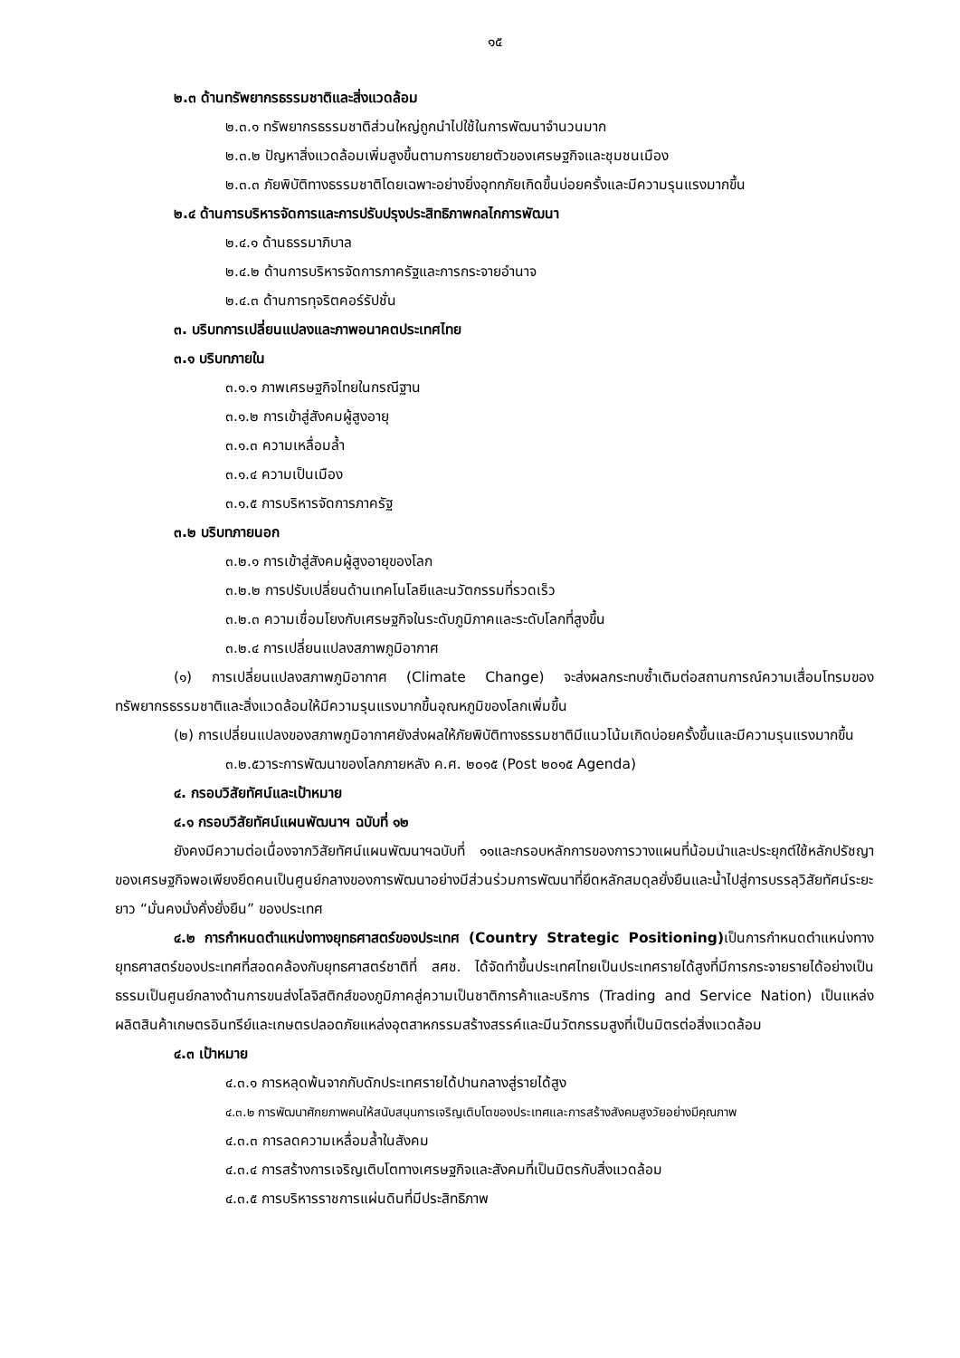๑๕
๒.๓ ด้านทรัพยากรธรรมชาติและสิ่งแวดล้อม
๒.๓.๑ ทรัพยากรธรรมชาติส่วนใหญ่ถูกนำไปใช้ในการพัฒนาจำนวนมาก
๒.๓.๒ ปัญหาสิ่งแวดล้อมเพิ่มสูงขึ้นตามการขยายตัวของเศรษฐกิจและชุมชนเมือง
๒.๓.๓ ภัยพิบัติทางธรรมชาติโดยเฉพาะอย่างยิ่งอุทกภัยเกิดขึ้นบ่อยครั้งและมีความรุนแรงมากขึ้น
๒.๔ ด้านการบริหารจัดการและการปรับปรุงประสิทธิภาพกลไกการพัฒนา
๒.๔.๑ ด้านธรรมาภิบาล
๒.๔.๒ ด้านการบริหารจัดการภาครัฐและการกระจายอำนาจ
๒.๔.๓ ด้านการทุจริตคอร์รัปชั่น
๓. บริบทการเปลี่ยนแปลงและภาพอนาคตประเทศไทย
๓.๑ บริบทภายใน
๓.๑.๑ ภาพเศรษฐกิจไทยในกรณีฐาน
๓.๑.๒ การเข้าสู่สังคมผู้สูงอายุ
๓.๑.๓ ความเหลื่อมล้ำ
๓.๑.๔ ความเป็นเมือง
๓.๑.๕ การบริหารจัดการภาครัฐ
๓.๒ บริบทภายนอก
๓.๒.๑ การเข้าสู่สังคมผู้สูงอายุของโลก
๓.๒.๒ การปรับเปลี่ยนด้านเทคโนโลยีและนวัตกรรมที่รวดเร็ว
๓.๒.๓ ความเชื่อมโยงกับเศรษฐกิจในระดับภูมิภาคและระดับโลกที่สูงขึ้น
๓.๒.๔ การเปลี่ยนแปลงสภาพภูมิอากาศ
(๑) การเปลี่ยนแปลงสภาพภูมิอากาศ (Climate Change) จะส่งผลกระทบซ้ำเติมต่อสถานการณ์ความเสื่อมโทรมของทรัพยากรธรรมชาติและสิ่งแวดล้อมให้มีความรุนแรงมากขึ้นอุณหภูมิของโลกเพิ่มขึ้น
(๒) การเปลี่ยนแปลงของสภาพภูมิอากาศยังส่งผลให้ภัยพิบัติทางธรรมชาติมีแนวโน้มเกิดบ่อยครั้งขึ้นและมีความรุนแรงมากขึ้น
๓.๒.๕วาระการพัฒนาของโลกภายหลัง ค.ศ. ๒๐๑๕ (Post ๒๐๑๕ Agenda)
๔. กรอบวิสัยทัศน์และเป้าหมาย
๔.๑ กรอบวิสัยทัศน์แผนพัฒนาฯ ฉบับที่ ๑๒
ยังคงมีความต่อเนื่องจากวิสัยทัศน์แผนพัฒนาฯฉบับที่ ๑๑และกรอบหลักการของการวางแผนที่น้อมนำและประยุกต์ใช้หลักปรัชญาของเศรษฐกิจพอเพียงยึดคนเป็นศูนย์กลางของการพัฒนาอย่างมีส่วนร่วมการพัฒนาที่ยึดหลักสมดุลยั่งยืนและน้ำไปสู่การบรรลุวิสัยทัศน์ระยะยาว “มั่นคงมั่งคั่งยั่งยืน” ของประเทศ
๔.๒ การกำหนดตำแหน่งทางยุทธศาสตร์ของประเทศ (Country Strategic Positioning) เป็นการกำหนดตำแหน่งทางยุทธศาสตร์ของประเทศที่สอดคล้องกับยุทธศาสตร์ชาติที่ สศช. ได้จัดทำขึ้นประเทศไทยเป็นประเทศรายได้สูงที่มีการกระจายรายได้อย่างเป็นธรรมเป็นศูนย์กลางด้านการขนส่งโลจิสติกส์ของภูมิภาคสู่ความเป็นชาติการค้าและบริการ (Trading and Service Nation) เป็นแหล่งผลิตสินค้าเกษตรอินทรีย์และเกษตรปลอดภัยแหล่งอุตสาหกรรมสร้างสรรค์และมีนวัตกรรมสูงที่เป็นมิตรต่อสิ่งแวดล้อม
๔.๓ เป้าหมาย
๔.๓.๑ การหลุดพ้นจากกับดักประเทศรายได้ปานกลางสู่รายได้สูง
๔.๓.๒ การพัฒนาศักยภาพคนให้สนับสนุนการเจริญเติบโตของประเทศและการสร้างสังคมสูงวัยอย่างมีคุณภาพ
๔.๓.๓ การลดความเหลื่อมล้ำในสังคม
๔.๓.๔ การสร้างการเจริญเติบโตทางเศรษฐกิจและสังคมที่เป็นมิตรกับสิ่งแวดล้อม
๔.๓.๕ การบริหารราชการแผ่นดินที่มีประสิทธิภาพ